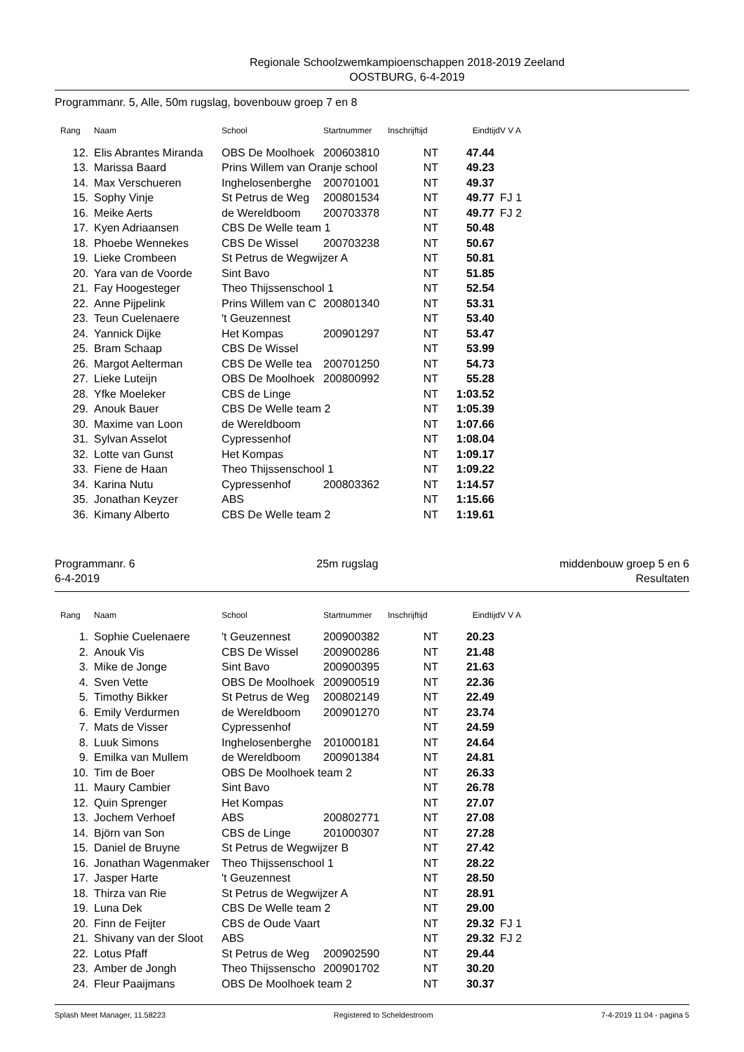Regionale Schoolzwemkampioenschappen 2018-2019 Zeeland
OOSTBURG, 6-4-2019
Programmanr. 5, Alle, 50m rugslag, bovenbouw groep 7 en 8
| Rang | Naam | School | Startnummer | Inschrijftijd | Eindtijd | V V A |
| --- | --- | --- | --- | --- | --- | --- |
| 12. | Elis Abrantes Miranda | OBS De Moolhoek | 200603810 | NT | 47.44 | |
| 13. | Marissa Baard | Prins Willem van Oranje school | | NT | 49.23 | |
| 14. | Max Verschueren | Inghelosenberghe | 200701001 | NT | 49.37 | |
| 15. | Sophy Vinje | St Petrus de Weg | 200801534 | NT | 49.77 | FJ 1 |
| 16. | Meike Aerts | de Wereldboom | 200703378 | NT | 49.77 | FJ 2 |
| 17. | Kyen Adriaansen | CBS De Welle team 1 | | NT | 50.48 | |
| 18. | Phoebe Wennekes | CBS De Wissel | 200703238 | NT | 50.67 | |
| 19. | Lieke Crombeen | St Petrus de Wegwijzer A | | NT | 50.81 | |
| 20. | Yara van de Voorde | Sint Bavo | | NT | 51.85 | |
| 21. | Fay Hoogesteger | Theo Thijssenschool 1 | | NT | 52.54 | |
| 22. | Anne Pijpelink | Prins Willem van C | 200801340 | NT | 53.31 | |
| 23. | Teun Cuelenaere | 't Geuzennest | | NT | 53.40 | |
| 24. | Yannick Dijke | Het Kompas | 200901297 | NT | 53.47 | |
| 25. | Bram Schaap | CBS De Wissel | | NT | 53.99 | |
| 26. | Margot Aelterman | CBS De Welle tea | 200701250 | NT | 54.73 | |
| 27. | Lieke Luteijn | OBS De Moolhoek | 200800992 | NT | 55.28 | |
| 28. | Yfke Moeleker | CBS de Linge | | NT | 1:03.52 | |
| 29. | Anouk Bauer | CBS De Welle team 2 | | NT | 1:05.39 | |
| 30. | Maxime van Loon | de Wereldboom | | NT | 1:07.66 | |
| 31. | Sylvan Asselot | Cypressenhof | | NT | 1:08.04 | |
| 32. | Lotte van Gunst | Het Kompas | | NT | 1:09.17 | |
| 33. | Fiene de Haan | Theo Thijssenschool 1 | | NT | 1:09.22 | |
| 34. | Karina Nutu | Cypressenhof | 200803362 | NT | 1:14.57 | |
| 35. | Jonathan Keyzer | ABS | | NT | 1:15.66 | |
| 36. | Kimany Alberto | CBS De Welle team 2 | | NT | 1:19.61 | |
Programmanr. 6
6-4-2019
25m rugslag middenbouw groep 5 en 6
Resultaten
| Rang | Naam | School | Startnummer | Inschrijftijd | Eindtijd | V V A |
| --- | --- | --- | --- | --- | --- | --- |
| 1. | Sophie Cuelenaere | 't Geuzennest | 200900382 | NT | 20.23 | |
| 2. | Anouk Vis | CBS De Wissel | 200900286 | NT | 21.48 | |
| 3. | Mike de Jonge | Sint Bavo | 200900395 | NT | 21.63 | |
| 4. | Sven Vette | OBS De Moolhoek | 200900519 | NT | 22.36 | |
| 5. | Timothy Bikker | St Petrus de Weg | 200802149 | NT | 22.49 | |
| 6. | Emily Verdurmen | de Wereldboom | 200901270 | NT | 23.74 | |
| 7. | Mats de Visser | Cypressenhof | | NT | 24.59 | |
| 8. | Luuk Simons | Inghelosenberghe | 201000181 | NT | 24.64 | |
| 9. | Emilka van Mullem | de Wereldboom | 200901384 | NT | 24.81 | |
| 10. | Tim de Boer | OBS De Moolhoek team 2 | | NT | 26.33 | |
| 11. | Maury Cambier | Sint Bavo | | NT | 26.78 | |
| 12. | Quin Sprenger | Het Kompas | | NT | 27.07 | |
| 13. | Jochem Verhoef | ABS | 200802771 | NT | 27.08 | |
| 14. | Björn van Son | CBS de Linge | 201000307 | NT | 27.28 | |
| 15. | Daniel de Bruyne | St Petrus de Wegwijzer B | | NT | 27.42 | |
| 16. | Jonathan Wagenmaker | Theo Thijssenschool 1 | | NT | 28.22 | |
| 17. | Jasper Harte | 't Geuzennest | | NT | 28.50 | |
| 18. | Thirza van Rie | St Petrus de Wegwijzer A | | NT | 28.91 | |
| 19. | Luna Dek | CBS De Welle team 2 | | NT | 29.00 | |
| 20. | Finn de Feijter | CBS de Oude Vaart | | NT | 29.32 | FJ 1 |
| 21. | Shivany van der Sloot | ABS | | NT | 29.32 | FJ 2 |
| 22. | Lotus Pfaff | St Petrus de Weg | 200902590 | NT | 29.44 | |
| 23. | Amber de Jongh | Theo Thijssenscho | 200901702 | NT | 30.20 | |
| 24. | Fleur Paaijmans | OBS De Moolhoek team 2 | | NT | 30.37 | |
Splash Meet Manager, 11.58223 Registered to Scheldestroom 7-4-2019 11:04 - pagina 5